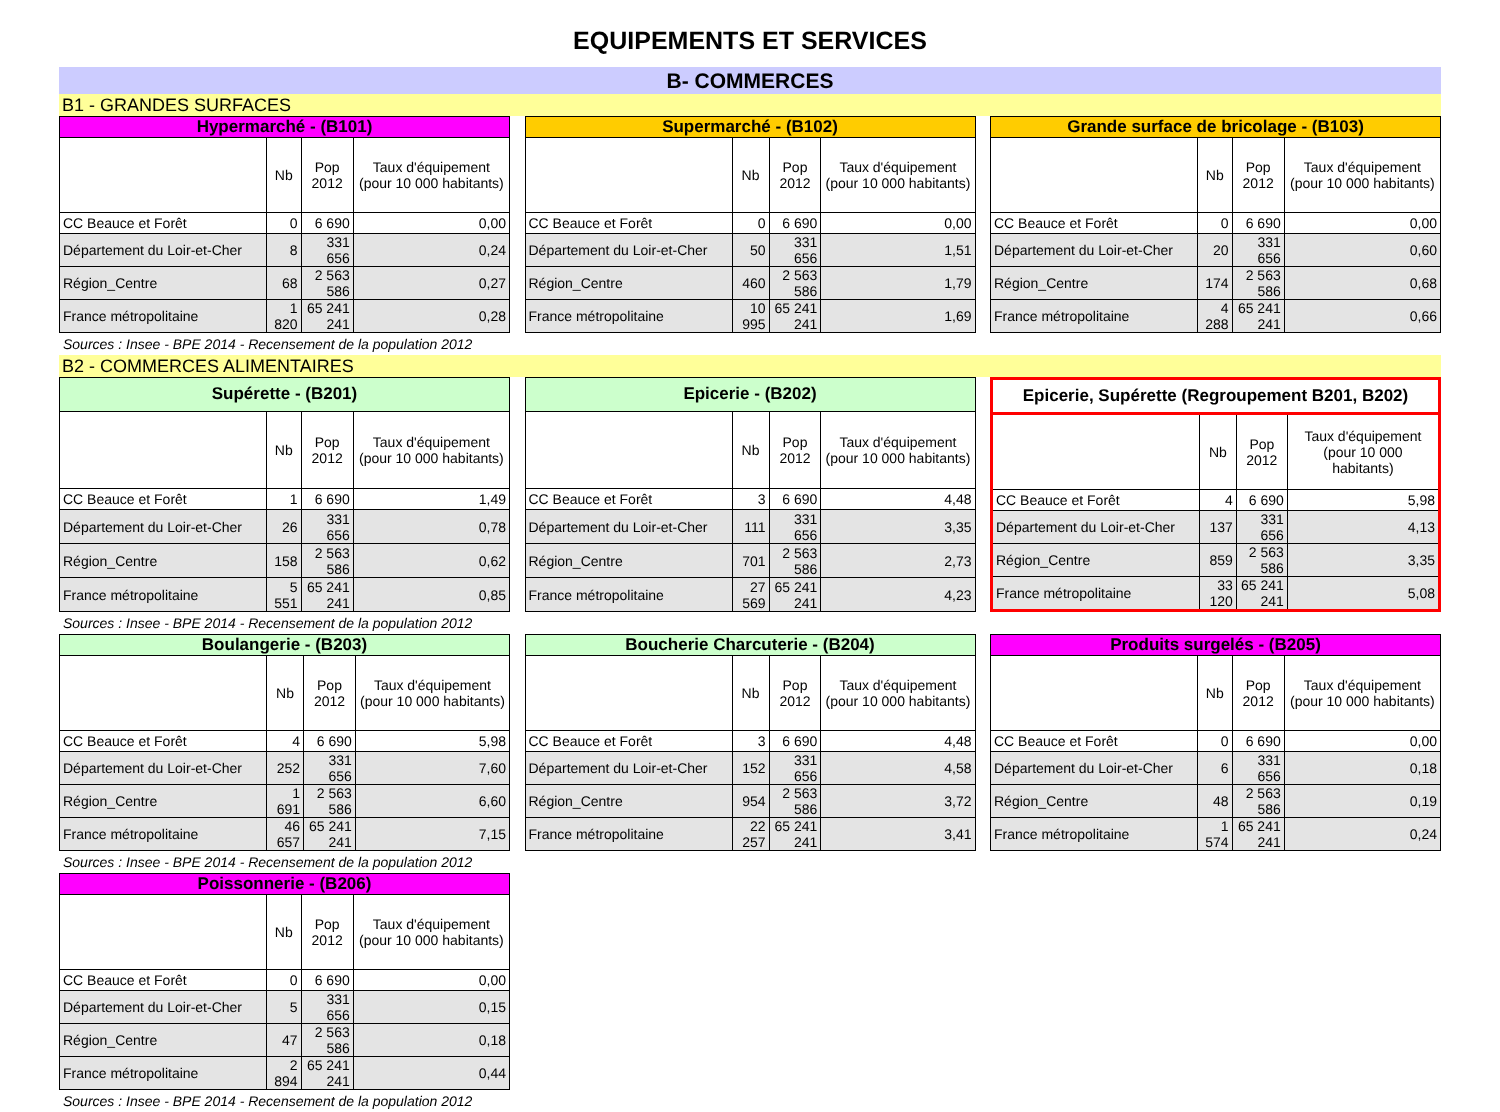EQUIPEMENTS ET SERVICES
B- COMMERCES
B1 - GRANDES SURFACES
| Hypermarché - (B101) | | | |
| --- | --- | --- | --- |
| | Nb | Pop 2012 | Taux d'équipement (pour 10 000 habitants) |
| CC Beauce et Forêt | 0 | 6 690 | 0,00 |
| Département du Loir-et-Cher | 8 | 331 656 | 0,24 |
| Région_Centre | 68 | 2 563 586 | 0,27 |
| France métropolitaine | 1 820 | 65 241 241 | 0,28 |
| Supermarché - (B102) | | | |
| --- | --- | --- | --- |
| | Nb | Pop 2012 | Taux d'équipement (pour 10 000 habitants) |
| CC Beauce et Forêt | 0 | 6 690 | 0,00 |
| Département du Loir-et-Cher | 50 | 331 656 | 1,51 |
| Région_Centre | 460 | 2 563 586 | 1,79 |
| France métropolitaine | 10 995 | 65 241 241 | 1,69 |
| Grande surface de bricolage - (B103) | | | |
| --- | --- | --- | --- |
| | Nb | Pop 2012 | Taux d'équipement (pour 10 000 habitants) |
| CC Beauce et Forêt | 0 | 6 690 | 0,00 |
| Département du Loir-et-Cher | 20 | 331 656 | 0,60 |
| Région_Centre | 174 | 2 563 586 | 0,68 |
| France métropolitaine | 4 288 | 65 241 241 | 0,66 |
Sources : Insee - BPE 2014 - Recensement de la population 2012
B2 - COMMERCES ALIMENTAIRES
| Supérette - (B201) | | | |
| --- | --- | --- | --- |
| | Nb | Pop 2012 | Taux d'équipement (pour 10 000 habitants) |
| CC Beauce et Forêt | 1 | 6 690 | 1,49 |
| Département du Loir-et-Cher | 26 | 331 656 | 0,78 |
| Région_Centre | 158 | 2 563 586 | 0,62 |
| France métropolitaine | 5 551 | 65 241 241 | 0,85 |
| Epicerie - (B202) | | | |
| --- | --- | --- | --- |
| | Nb | Pop 2012 | Taux d'équipement (pour 10 000 habitants) |
| CC Beauce et Forêt | 3 | 6 690 | 4,48 |
| Département du Loir-et-Cher | 111 | 331 656 | 3,35 |
| Région_Centre | 701 | 2 563 586 | 2,73 |
| France métropolitaine | 27 569 | 65 241 241 | 4,23 |
| Epicerie, Supérette (Regroupement B201, B202) | | | |
| --- | --- | --- | --- |
| | Nb | Pop 2012 | Taux d'équipement (pour 10 000 habitants) |
| CC Beauce et Forêt | 4 | 6 690 | 5,98 |
| Département du Loir-et-Cher | 137 | 331 656 | 4,13 |
| Région_Centre | 859 | 2 563 586 | 3,35 |
| France métropolitaine | 33 120 | 65 241 241 | 5,08 |
Sources : Insee - BPE 2014 - Recensement de la population 2012
| Boulangerie - (B203) | | | |
| --- | --- | --- | --- |
| | Nb | Pop 2012 | Taux d'équipement (pour 10 000 habitants) |
| CC Beauce et Forêt | 4 | 6 690 | 5,98 |
| Département du Loir-et-Cher | 252 | 331 656 | 7,60 |
| Région_Centre | 1 691 | 2 563 586 | 6,60 |
| France métropolitaine | 46 657 | 65 241 241 | 7,15 |
| Boucherie Charcuterie - (B204) | | | |
| --- | --- | --- | --- |
| | Nb | Pop 2012 | Taux d'équipement (pour 10 000 habitants) |
| CC Beauce et Forêt | 3 | 6 690 | 4,48 |
| Département du Loir-et-Cher | 152 | 331 656 | 4,58 |
| Région_Centre | 954 | 2 563 586 | 3,72 |
| France métropolitaine | 22 257 | 65 241 241 | 3,41 |
| Produits surgelés - (B205) | | | |
| --- | --- | --- | --- |
| | Nb | Pop 2012 | Taux d'équipement (pour 10 000 habitants) |
| CC Beauce et Forêt | 0 | 6 690 | 0,00 |
| Département du Loir-et-Cher | 6 | 331 656 | 0,18 |
| Région_Centre | 48 | 2 563 586 | 0,19 |
| France métropolitaine | 1 574 | 65 241 241 | 0,24 |
Sources : Insee - BPE 2014 - Recensement de la population 2012
| Poissonnerie - (B206) | | | |
| --- | --- | --- | --- |
| | Nb | Pop 2012 | Taux d'équipement (pour 10 000 habitants) |
| CC Beauce et Forêt | 0 | 6 690 | 0,00 |
| Département du Loir-et-Cher | 5 | 331 656 | 0,15 |
| Région_Centre | 47 | 2 563 586 | 0,18 |
| France métropolitaine | 2 894 | 65 241 241 | 0,44 |
Sources : Insee - BPE 2014 - Recensement de la population 2012